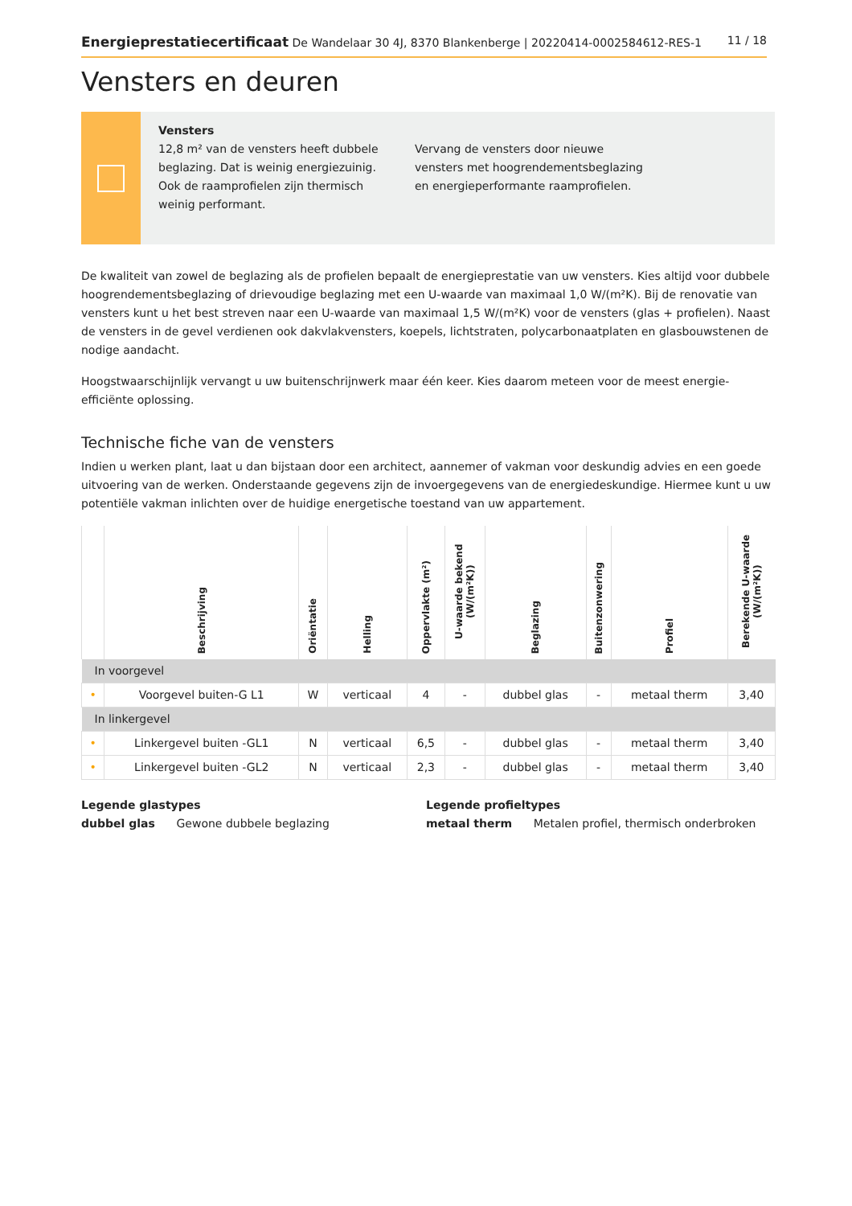Energieprestatiecertificaat De Wandelaar 30 4J, 8370 Blankenberge | 20220414-0002584612-RES-1
11 / 18
Vensters en deuren
Vensters
12,8 m² van de vensters heeft dubbele beglazing. Dat is weinig energiezuinig. Ook de raamprofielen zijn thermisch weinig performant.
Vervang de vensters door nieuwe vensters met hoogrendementsbeglazing en energieperformante raamprofielen.
De kwaliteit van zowel de beglazing als de profielen bepaalt de energieprestatie van uw vensters. Kies altijd voor dubbele hoogrendementsbeglazing of drievoudige beglazing met een U-waarde van maximaal 1,0 W/(m²K). Bij de renovatie van vensters kunt u het best streven naar een U-waarde van maximaal 1,5 W/(m²K) voor de vensters (glas + profielen). Naast de vensters in de gevel verdienen ook dakvlakvensters, koepels, lichtstraten, polycarbonaatplaten en glasbouwstenen de nodige aandacht.
Hoogstwaarschijnlijk vervangt u uw buitenschrijnwerk maar één keer. Kies daarom meteen voor de meest energie-efficiënte oplossing.
Technische fiche van de vensters
Indien u werken plant, laat u dan bijstaan door een architect, aannemer of vakman voor deskundig advies en een goede uitvoering van de werken. Onderstaande gegevens zijn de invoergegevens van de energiedeskundige. Hiermee kunt u uw potentiële vakman inlichten over de huidige energetische toestand van uw appartement.
| | Beschrijving | Oriëntatie | Helling | Oppervlakte (m²) | U-waarde bekend (W/(m²K)) | Beglazing | Buitenzonwering | Profiel | Berekende U-waarde (W/(m²K)) |
| --- | --- | --- | --- | --- | --- | --- | --- | --- | --- |
| In voorgevel | | | | | | | | | |
| • | Voorgevel buiten-G L1 | W | verticaal | 4 | - | dubbel glas | - | metaal therm | 3,40 |
| In linkergevel | | | | | | | | | |
| • | Linkergevel buiten -GL1 | N | verticaal | 6,5 | - | dubbel glas | - | metaal therm | 3,40 |
| • | Linkergevel buiten -GL2 | N | verticaal | 2,3 | - | dubbel glas | - | metaal therm | 3,40 |
Legende glastypes
dubbel glas Gewone dubbele beglazing
Legende profieltypes
metaal therm Metalen profiel, thermisch onderbroken